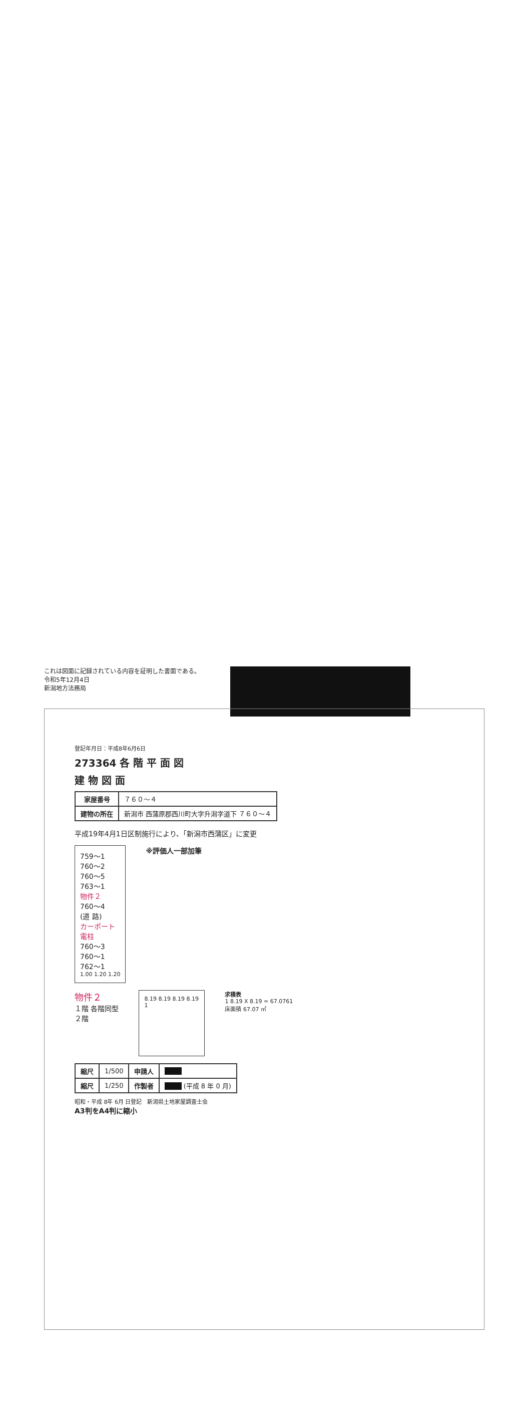登記年月日：平成8年6月6日
273364 各 階 平 面 図
建 物 図 面
| 家屋番号 | ７６０～４ |
| 建物の所在 | 新潟市 西蒲原郡西川町大字升潟字道下 ７６０～４ |
平成19年4月1日区制施行により、「新潟市西蒲区」に変更
759～1
760～2
760～5
763～1
物件２
760～4
(道 路)
カーポート
電柱
760～3
760～1
762～1
1.00 1.20 1.20
※評価人一部加筆
物件２
１階 各階同型
２階
8.19 8.19 8.19 8.19
1
求積表
1 8.19 X 8.19 = 67.0761
床面積 67.07 ㎡
| 縮尺 | 1/500 | 申請人 | |
| 縮尺 | 1/250 | 作製者 | (平成 8 年 0 月) |
昭和・平成 8年 6月 日登記　新潟県土地家屋調査士会
A3判をA4判に縮小
これは図面に記録されている内容を証明した書面である。
令和5年12月4日
新潟地方法務局